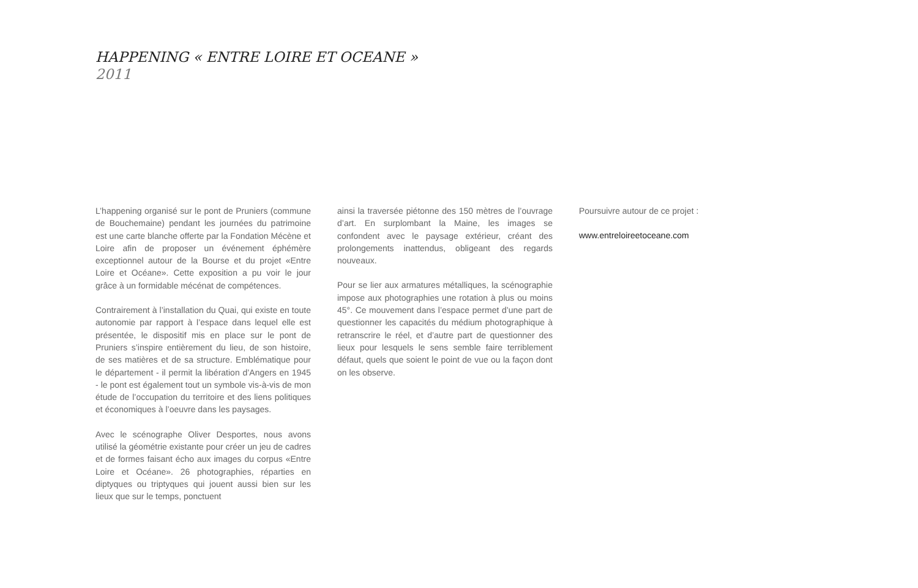HAPPENING « ENTRE LOIRE ET OCEANE »
2011
L’happening organisé sur le pont de Pruniers (commune de Bouchemaine) pendant les journées du patrimoine est une carte blanche offerte par la Fondation Mécène et Loire afin de proposer un événement éphémère exceptionnel autour de la Bourse et du projet «Entre Loire et Océane». Cette exposition a pu voir le jour grâce à un formidable mécénat de compétences.
Contrairement à l’installation du Quai, qui existe en toute autonomie par rapport à l’espace dans lequel elle est présentée, le dispositif mis en place sur le pont de Pruniers s’inspire entièrement du lieu, de son histoire, de ses matières et de sa structure. Emblématique pour le département - il permit la libération d’Angers en 1945 - le pont est également tout un symbole vis-à-vis de mon étude de l’occupation du territoire et des liens politiques et économiques à l’oeuvre dans les paysages.
Avec le scénographe Oliver Desportes, nous avons utilisé la géométrie existante pour créer un jeu de cadres et de formes faisant écho aux images du corpus «Entre Loire et Océane». 26 photographies, réparties en diptyques ou triptyques qui jouent aussi bien sur les lieux que sur le temps, ponctuent
ainsi la traversée piétonne des 150 mètres de l’ouvrage d’art. En surplombant la Maine, les images se confondent avec le paysage extérieur, créant des prolongements inattendus, obligeant des regards nouveaux.
Pour se lier aux armatures métalliques, la scénographie impose aux photographies une rotation à plus ou moins 45°. Ce mouvement dans l’espace permet d’une part de questionner les capacités du médium photographique à retranscrire le réel, et d’autre part de questionner des lieux pour lesquels le sens semble faire terriblement défaut, quels que soient le point de vue ou la façon dont on les observe.
Poursuivre autour de ce projet :
www.entreloireetoceane.com